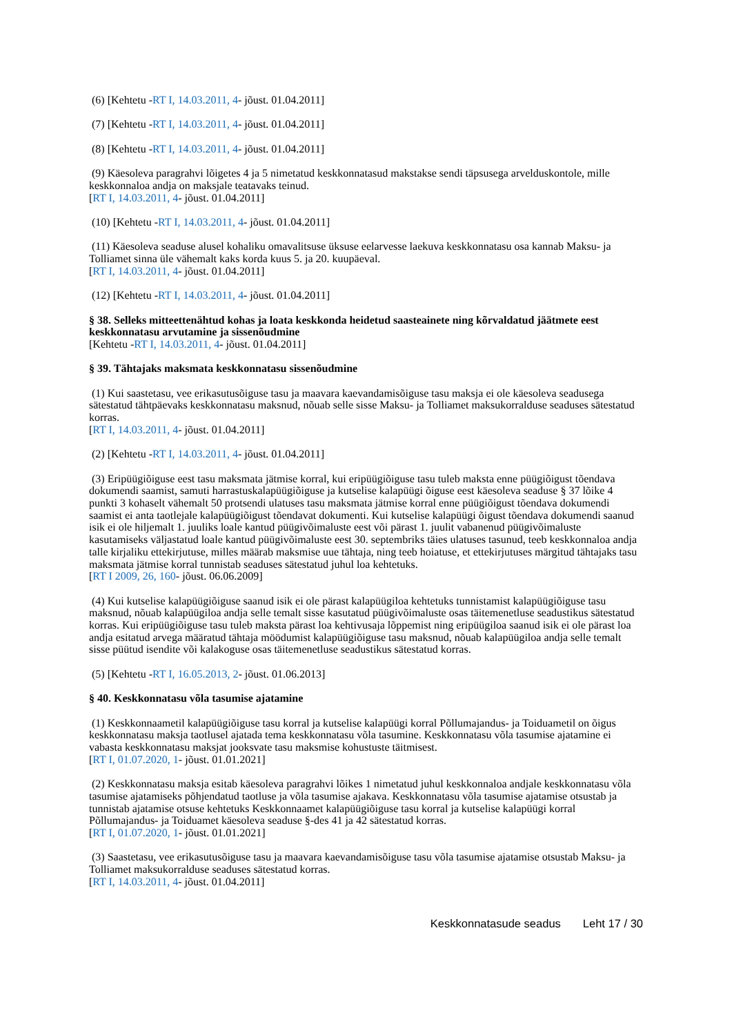(6) [Kehtetu -RT I, 14.03.2011, 4- jõust. 01.04.2011]
(7) [Kehtetu -RT I, 14.03.2011, 4- jõust. 01.04.2011]
(8) [Kehtetu -RT I, 14.03.2011, 4- jõust. 01.04.2011]
(9) Käesoleva paragrahvi lõigetes 4 ja 5 nimetatud keskkonnatasud makstakse sendi täpsusega arvelduskontole, mille keskkonnaloa andja on maksjale teatavaks teinud.
[RT I, 14.03.2011, 4- jõust. 01.04.2011]
(10) [Kehtetu -RT I, 14.03.2011, 4- jõust. 01.04.2011]
(11) Käesoleva seaduse alusel kohaliku omavalitsuse üksuse eelarvesse laekuva keskkonnatasu osa kannab Maksu- ja Tolliamet sinna üle vähemalt kaks korda kuus 5. ja 20. kuupäeval.
[RT I, 14.03.2011, 4- jõust. 01.04.2011]
(12) [Kehtetu -RT I, 14.03.2011, 4- jõust. 01.04.2011]
§ 38. Selleks mitteettenähtud kohas ja loata keskkonda heidetud saasteainete ning kõrvaldatud jäätmete eest keskkonnatasu arvutamine ja sissenõudmine
[Kehtetu -RT I, 14.03.2011, 4- jõust. 01.04.2011]
§ 39. Tähtajaks maksmata keskkonnatasu sissenõudmine
(1) Kui saastetasu, vee erikasutusõiguse tasu ja maavara kaevandamisõiguse tasu maksja ei ole käesoleva seadusega sätestatud tähtpäevaks keskkonnatasu maksnud, nõuab selle sisse Maksu- ja Tolliamet maksukorralduse seaduses sätestatud korras.
[RT I, 14.03.2011, 4- jõust. 01.04.2011]
(2) [Kehtetu -RT I, 14.03.2011, 4- jõust. 01.04.2011]
(3) Eripüügiõiguse eest tasu maksmata jätmise korral, kui eripüügiõiguse tasu tuleb maksta enne püügiõigust tõendava dokumendi saamist, samuti harrastuskalapüügiõiguse ja kutselise kalapüügi õiguse eest käesoleva seaduse § 37 lõike 4 punkti 3 kohaselt vähemalt 50 protsendi ulatuses tasu maksmata jätmise korral enne püügiõigust tõendava dokumendi saamist ei anta taotlejale kalapüügiõigust tõendavat dokumenti. Kui kutselise kalapüügi õigust tõendava dokumendi saanud isik ei ole hiljemalt 1. juuliks loale kantud püügivõimaluste eest või pärast 1. juulit vabanenud püügivõimaluste kasutamiseks väljastatud loale kantud püügivõimaluste eest 30. septembriks täies ulatuses tasunud, teeb keskkonnaloa andja talle kirjaliku ettekirjutuse, milles määrab maksmise uue tähtaja, ning teeb hoiatuse, et ettekirjutuses märgitud tähtajaks tasu maksmata jätmise korral tunnistab seaduses sätestatud juhul loa kehtetuks.
[RT I 2009, 26, 160- jõust. 06.06.2009]
(4) Kui kutselise kalapüügiõiguse saanud isik ei ole pärast kalapüügiloa kehtetuks tunnistamist kalapüügiõiguse tasu maksnud, nõuab kalapüügiloa andja selle temalt sisse kasutatud püügivõimaluste osas täitemenetluse seadustikus sätestatud korras. Kui eripüügiõiguse tasu tuleb maksta pärast loa kehtivusaja lõppemist ning eripüügiloa saanud isik ei ole pärast loa andja esitatud arvega määratud tähtaja möödumist kalapüügiõiguse tasu maksnud, nõuab kalapüügiloa andja selle temalt sisse püütud isendite või kalakoguse osas täitemenetluse seadustikus sätestatud korras.
(5) [Kehtetu -RT I, 16.05.2013, 2- jõust. 01.06.2013]
§ 40. Keskkonnatasu võla tasumise ajatamine
(1) Keskkonnaametil kalapüügiõiguse tasu korral ja kutselise kalapüügi korral Põllumajandus- ja Toiduametil on õigus keskkonnatasu maksja taotlusel ajatada tema keskkonnatasu võla tasumine. Keskkonnatasu võla tasumise ajatamine ei vabasta keskkonnatasu maksjat jooksvate tasu maksmise kohustuste täitmisest.
[RT I, 01.07.2020, 1- jõust. 01.01.2021]
(2) Keskkonnatasu maksja esitab käesoleva paragrahvi lõikes 1 nimetatud juhul keskkonnaloa andjale keskkonnatasu võla tasumise ajatamiseks põhjendatud taotluse ja võla tasumise ajakava. Keskkonnatasu võla tasumise ajatamise otsustab ja tunnistab ajatamise otsuse kehtetuks Keskkonnaamet kalapüügiõiguse tasu korral ja kutselise kalapüügi korral Põllumajandus- ja Toiduamet käesoleva seaduse §-des 41 ja 42 sätestatud korras.
[RT I, 01.07.2020, 1- jõust. 01.01.2021]
(3) Saastetasu, vee erikasutusõiguse tasu ja maavara kaevandamisõiguse tasu võla tasumise ajatamise otsustab Maksu- ja Tolliamet maksukorralduse seaduses sätestatud korras.
[RT I, 14.03.2011, 4- jõust. 01.04.2011]
Keskkonnatasude seadus Leht 17 / 30